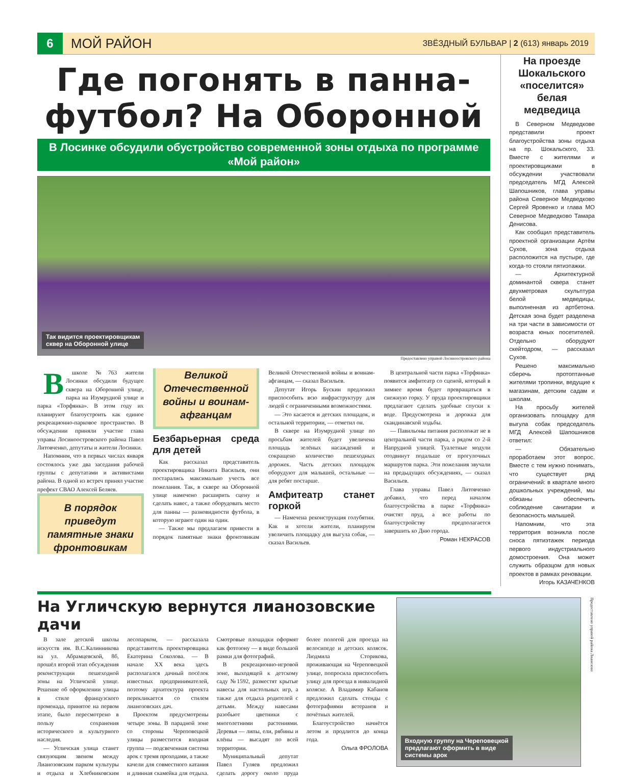6
МОЙ РАЙОН
ЗВЁЗДНЫЙ БУЛЬВАР | 2 (613) январь 2019
Где погонять в панна-футбол? На Оборонной
В Лосинке обсудили обустройство современной зоны отдыха по программе «Мой район»
Так видится проектировщикам
сквер на Оборонной улице
Предоставлено управой Лосиноостровского района
В школе №763 жители Лосинки обсудили будущее сквера на Оборонной улице, парка на Изумрудной улице и парка «Торфянка». В этом году их планируют благоустроить как единое рекреационно-парковое пространство. В обсуждении приняли участие глава управы Лосиноостровского района Павел Литовченко, депутаты и жители Лосинки.
Напомним, что в первых числах января состоялось уже два заседания рабочей группы с депутатами и активистами района. В одной из встреч принял участие префект СВАО Алексей Беляев.
В порядок приведут памятные знаки фронтовикам Великой Отечественной войны и воинам-афганцам
Безбарьерная среда для детей
Как рассказал представитель проектировщика Никита Васильев, они постарались максимально учесть все пожелания. Так, в сквере на Оборонной улице намечено расширить сцену и сделать навес, а также оборудовать место для панны — разновидности футбола, в которую играют один на один.
— Также мы предлагаем привести в порядок памятные знаки фронтовикам Великой Отечественной войны и воинам-афганцам, — сказал Васильев.
Депутат Игорь Бускин предложил приспособить всю инфраструктуру для людей с ограниченными возможностями.
— Это касается и детских площадок, и остальной территории, — отметил он.
В сквере на Изумрудной улице по просьбам жителей будет увеличена площадь зелёных насаждений и сокращено количество пешеходных дорожек. Часть детских площадок оборудуют для малышей, остальные — для ребят постарше.
Амфитеатр станет горкой
— Намечена реконструкция голубятни. Как и хотели жители, планируем увеличить площадку для выгула собак, — сказал Васильев.
В центральной части парка «Торфянка» появится амфитеатр со сценой, который в зимнее время будет превращаться в снежную горку. У пруда проектировщики предлагают сделать удобные спуски к воде. Предусмотрена и дорожка для скандинавской ходьбы.
— Павильоны питания расположат не в центральной части парка, а рядом со 2-й Напрудной улицей. Туалетные модули отодвинут подальше от прогулочных маршрутов парка. Эти пожелания звучали на предыдущих обсуждениях, — сказал Васильев.
Глава управы Павел Литовченко добавил, что перед началом благоустройства в парке «Торфянка» очистят пруд, а все работы по благоустройству предполагается завершить ко Дню города.
Роман НЕКРАСОВ
На проезде Шокальского «поселится» белая медведица
В Северном Медведкове представили проект благоустройства зоны отдыха на пр. Шокальского, 33. Вместе с жителями и проектировщиками в обсуждении участвовали председатель МГД Алексей Шапошников, глава управы района Северное Медведково Сергей Яровенко и глава МО Северное Медведково Тамара Денисова.
Как сообщил представитель проектной организации Артём Сухов, зона отдыха расположится на пустыре, где когда-то стояли пятиэтажки.
— Архитектурной доминантой сквера станет двухметровая скульптура белой медведицы, выполненная из артбетона. Детская зона будет разделена на три части в зависимости от возраста юных посетителей. Отдельно оборудуют скейтодром, — рассказал Сухов.
Решено максимально сберечь протоптанные жителями тропинки, ведущие к магазинам, детским садам и школам.
На просьбу жителей организовать площадку для выгула собак председатель МГД Алексей Шапошников ответил:
— Обязательно проработаем этот вопрос. Вместе с тем нужно понимать, что существует ряд ограничений: в квартале много дошкольных учреждений, мы обязаны обеспечить соблюдение санитарии и безопасность малышей.
Напомним, что эта территория возникла после сноса пятиэтажек периода первого индустриального домостроения. Она может служить образцом для новых проектов в рамках реновации.
Игорь КАЗАЧЕНКОВ
На Угличскую вернутся лианозовские дачи
В зале детской школы искусств им. В.С.Калинникова на ул. Абрамцевской, 8б, прошёл второй этап обсуждения реконструкции пешеходной зоны на Угличской улице. Решение об оформлении улицы в стиле французского променада, принятое на первом этапе, было пересмотрено в пользу сохранения исторического и культурного наследия.
— Угличская улица станет связующим звеном между Лианозовским парком культуры и отдыха и Хлебниковским лесопарком, — рассказала представитель проектировщика Екатерина Соколова. — В начале XX века здесь располагался дачный посёлок известных предпринимателей, поэтому архитектура проекта перекликается со стилем лианозовских дач.
Проектом предусмотрены четыре зоны. В парадной зоне со стороны Череповецкой улицы разместится входная группа — подсвеченная система арок с тремя проходами, а также качели для совместного катания и длинная скамейка для отдыха. Смотровые площадки оформят как фотозону — в виде большой рамки для фотографий.
В рекреационно-игровой зоне, выходящей к детскому саду №1592, разместят крытые навесы для настольных игр, а также для отдыха родителей с детьми. Между навесами разобьют цветники с многолетними растениями. Деревья — липы, ели, рябины и клёны — высадят по всей территории.
Муниципальный депутат Павел Гуляев предложил сделать дорогу около пруда более пологой для проезда на велосипеде и детских колясок. Людмила Сторикова, проживающая на Череповецкой улице, попросила приспособить улицу для проезда в инвалидной коляске. А Владимир Кабанов предложил сделать стенды с фотографиями ветеранов и почётных жителей.
Благоустройство начнётся летом и продлится до конца года.
Ольга ФРОЛОВА
Входную группу на Череповецкой
предлагают оформить в виде
системы арок
Предоставлено управой района Лианозово